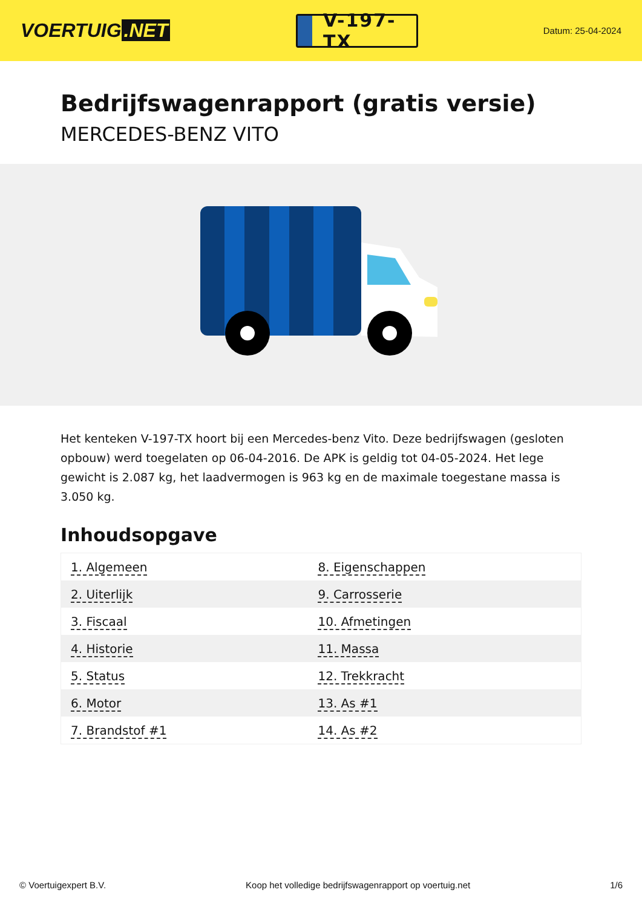VOERTUIG.NET
V-197-TX
Datum: 25-04-2024
Bedrijfswagenrapport (gratis versie)
MERCEDES-BENZ VITO
Het kenteken V-197-TX hoort bij een Mercedes-benz Vito. Deze bedrijfswagen (gesloten opbouw) werd toegelaten op 06-04-2016. De APK is geldig tot 04-05-2024. Het lege gewicht is 2.087 kg, het laadvermogen is 963 kg en de maximale toegestane massa is 3.050 kg.
Inhoudsopgave
| 1. Algemeen | 8. Eigenschappen |
| 2. Uiterlijk | 9. Carrosserie |
| 3. Fiscaal | 10. Afmetingen |
| 4. Historie | 11. Massa |
| 5. Status | 12. Trekkracht |
| 6. Motor | 13. As #1 |
| 7. Brandstof #1 | 14. As #2 |
© Voertuigexpert B.V. Koop het volledige bedrijfswagenrapport op voertuig.net 1/6